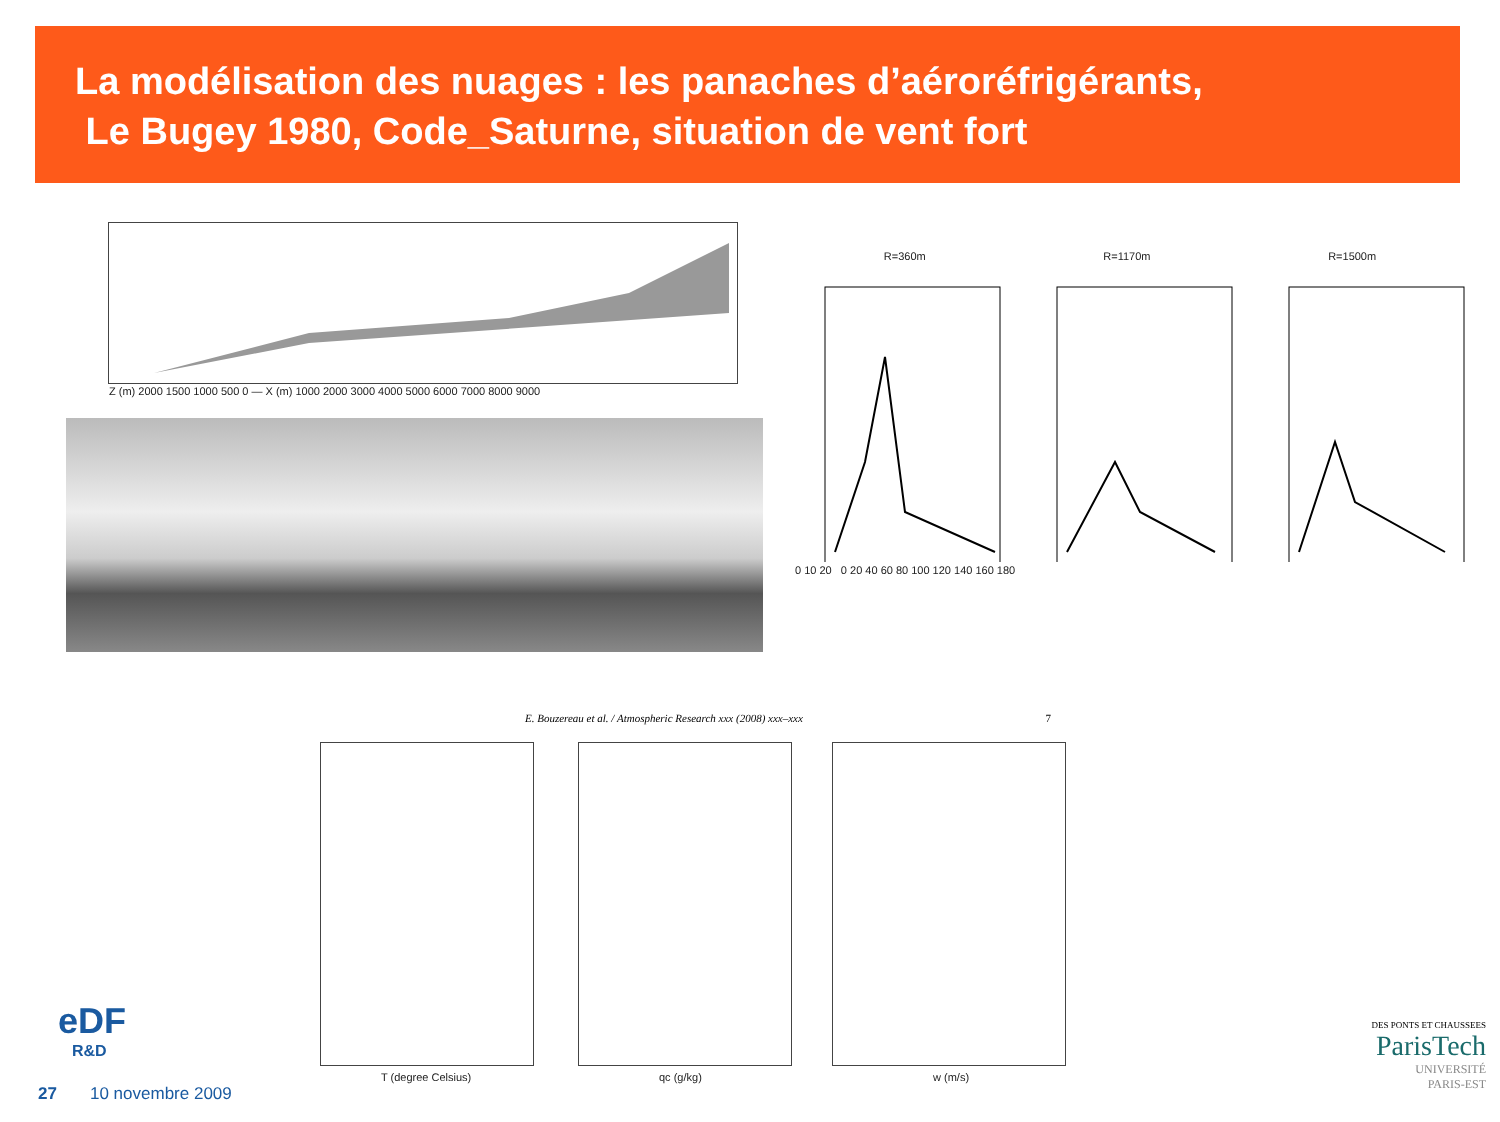La modélisation des nuages : les panaches d’aéroréfrigérants,
Le Bugey 1980, Code_Saturne, situation de vent fort
Z (m) 2000 1500 1000 500 0 — X (m) 1000 2000 3000 4000 5000 6000 7000 8000 9000
R=360m R=1170m R=1500m
0 10 20 0 20 40 60 80 100 120 140 160 180
E. Bouzereau et al. / Atmospheric Research xxx (2008) xxx–xxx 7
T (degree Celsius) qc (g/kg) w (m/s)
eDF
R&D
27 10 novembre 2009
DES PONTS ET CHAUSSEES
ParisTech
UNIVERSITÉ
PARIS-EST